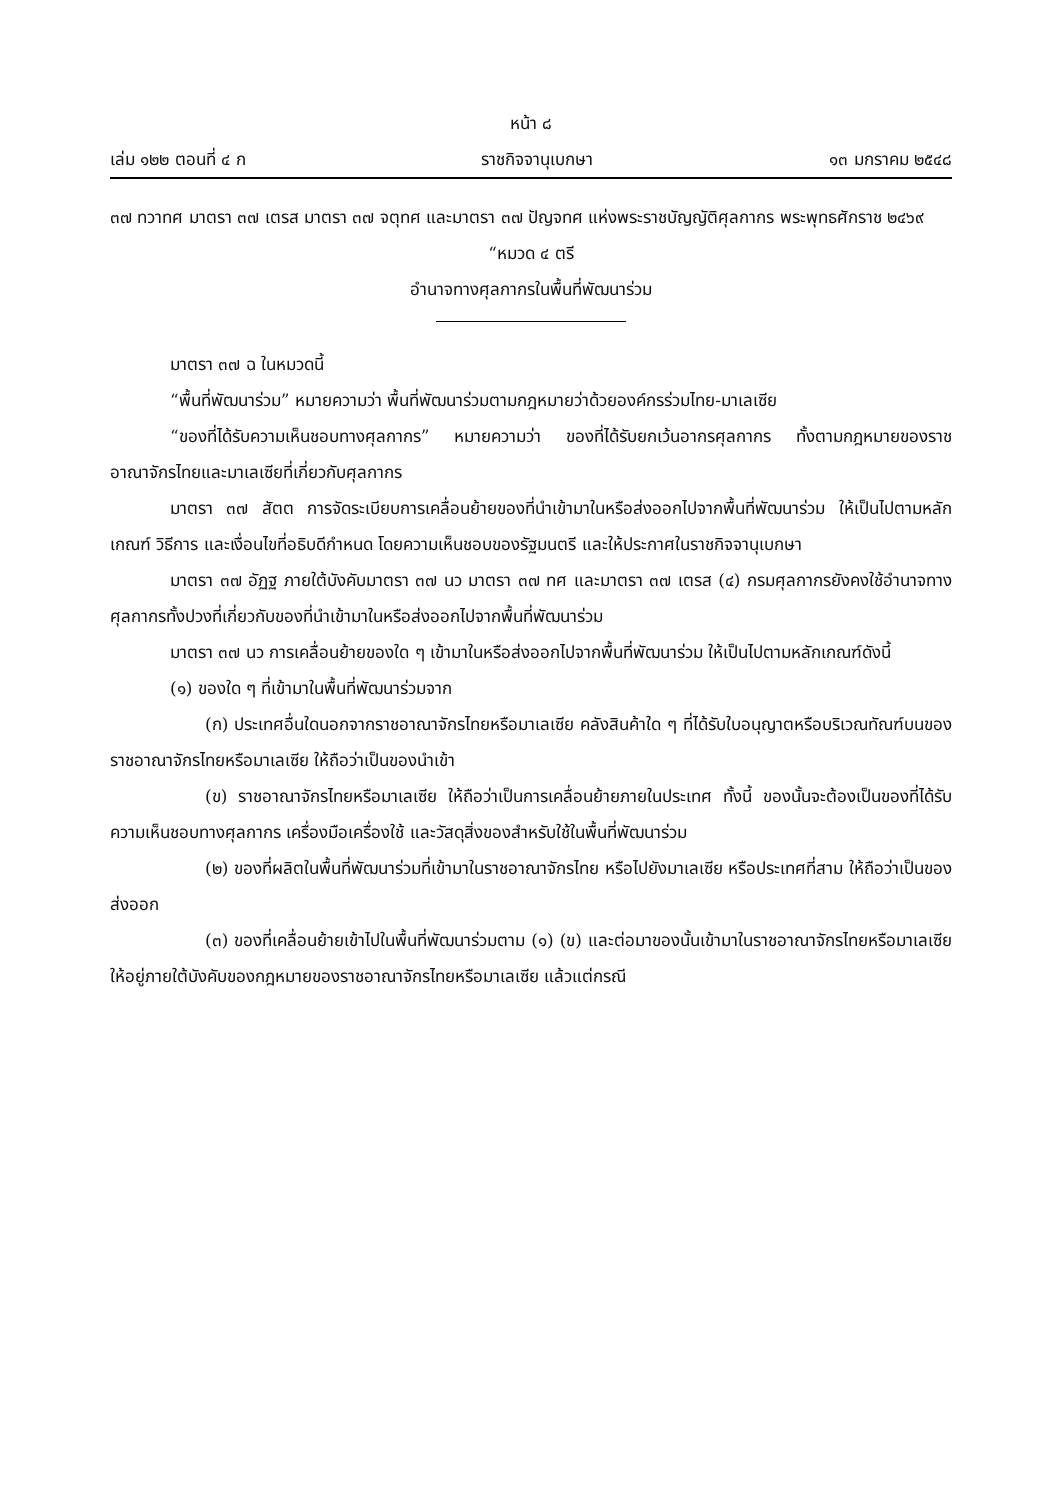หน้า ๘
เล่ม ๑๒๒ ตอนที่ ๔ ก ราชกิจจานุเบกษา ๑๓ มกราคม ๒๕๔๘
๓๗ ทวาทศ มาตรา ๓๗ เตรส มาตรา ๓๗ จตุทศ และมาตรา ๓๗ ปัญจทศ แห่งพระราชบัญญัติศุลกากร พระพุทธศักราช ๒๔๖๙
“หมวด ๔ ตรี
อำนาจทางศุลกากรในพื้นที่พัฒนาร่วม
มาตรา ๓๗ ฉ ในหมวดนี้
“พื้นที่พัฒนาร่วม” หมายความว่า พื้นที่พัฒนาร่วมตามกฎหมายว่าด้วยองค์กรร่วมไทย-มาเลเซีย
“ของที่ได้รับความเห็นชอบทางศุลกากร” หมายความว่า ของที่ได้รับยกเว้นอากรศุลกากร ทั้งตามกฎหมายของราชอาณาจักรไทยและมาเลเซียที่เกี่ยวกับศุลกากร
มาตรา ๓๗ สัตต การจัดระเบียบการเคลื่อนย้ายของที่นำเข้ามาในหรือส่งออกไปจากพื้นที่พัฒนาร่วม ให้เป็นไปตามหลักเกณฑ์ วิธีการ และเงื่อนไขที่อธิบดีกำหนด โดยความเห็นชอบของรัฐมนตรี และให้ประกาศในราชกิจจานุเบกษา
มาตรา ๓๗ อัฏฐ ภายใต้บังคับมาตรา ๓๗ นว มาตรา ๓๗ ทศ และมาตรา ๓๗ เตรส (๔) กรมศุลกากรยังคงใช้อำนาจทางศุลกากรทั้งปวงที่เกี่ยวกับของที่นำเข้ามาในหรือส่งออกไปจากพื้นที่พัฒนาร่วม
มาตรา ๓๗ นว การเคลื่อนย้ายของใด ๆ เข้ามาในหรือส่งออกไปจากพื้นที่พัฒนาร่วม ให้เป็นไปตามหลักเกณฑ์ดังนี้
(๑) ของใด ๆ ที่เข้ามาในพื้นที่พัฒนาร่วมจาก
(ก) ประเทศอื่นใดนอกจากราชอาณาจักรไทยหรือมาเลเซีย คลังสินค้าใด ๆ ที่ได้รับใบอนุญาตหรือบริเวณทัณฑ์บนของราชอาณาจักรไทยหรือมาเลเซีย ให้ถือว่าเป็นของนำเข้า
(ข) ราชอาณาจักรไทยหรือมาเลเซีย ให้ถือว่าเป็นการเคลื่อนย้ายภายในประเทศ ทั้งนี้ ของนั้นจะต้องเป็นของที่ได้รับความเห็นชอบทางศุลกากร เครื่องมือเครื่องใช้ และวัสดุสิ่งของสำหรับใช้ในพื้นที่พัฒนาร่วม
(๒) ของที่ผลิตในพื้นที่พัฒนาร่วมที่เข้ามาในราชอาณาจักรไทย หรือไปยังมาเลเซีย หรือประเทศที่สาม ให้ถือว่าเป็นของส่งออก
(๓) ของที่เคลื่อนย้ายเข้าไปในพื้นที่พัฒนาร่วมตาม (๑) (ข) และต่อมาของนั้นเข้ามาในราชอาณาจักรไทยหรือมาเลเซีย ให้อยู่ภายใต้บังคับของกฎหมายของราชอาณาจักรไทยหรือมาเลเซีย แล้วแต่กรณี